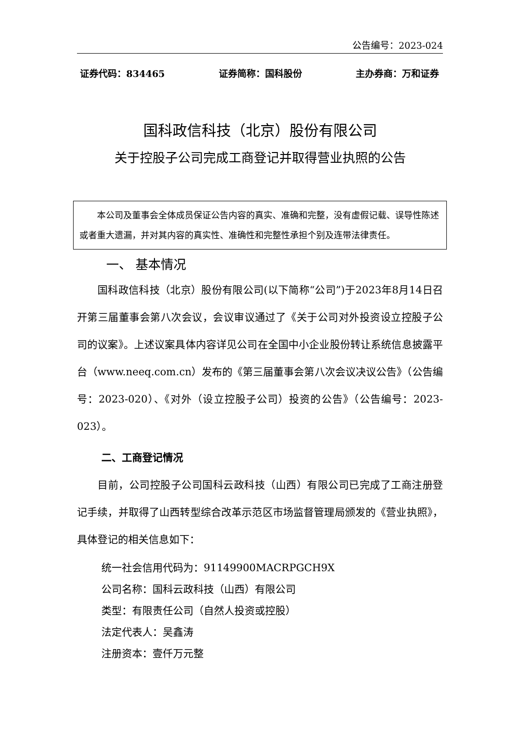公告编号：2023-024
证券代码：834465 证券简称：国科股份 主办券商：万和证券
国科政信科技（北京）股份有限公司
关于控股子公司完成工商登记并取得营业执照的公告
本公司及董事会全体成员保证公告内容的真实、准确和完整，没有虚假记载、误导性陈述或者重大遗漏，并对其内容的真实性、准确性和完整性承担个别及连带法律责任。
一、 基本情况
国科政信科技（北京）股份有限公司(以下简称“公司”)于2023年8月14日召开第三届董事会第八次会议，会议审议通过了《关于公司对外投资设立控股子公司的议案》。上述议案具体内容详见公司在全国中小企业股份转让系统信息披露平台（www.neeq.com.cn）发布的《第三届董事会第八次会议决议公告》（公告编号：2023-020）、《对外（设立控股子公司）投资的公告》（公告编号：2023-023）。
二、工商登记情况
目前，公司控股子公司国科云政科技（山西）有限公司已完成了工商注册登记手续，并取得了山西转型综合改革示范区市场监督管理局颁发的《营业执照》，具体登记的相关信息如下：
统一社会信用代码为：91149900MACRPGCH9X
公司名称：国科云政科技（山西）有限公司
类型：有限责任公司（自然人投资或控股）
法定代表人：吴鑫涛
注册资本：壹仟万元整